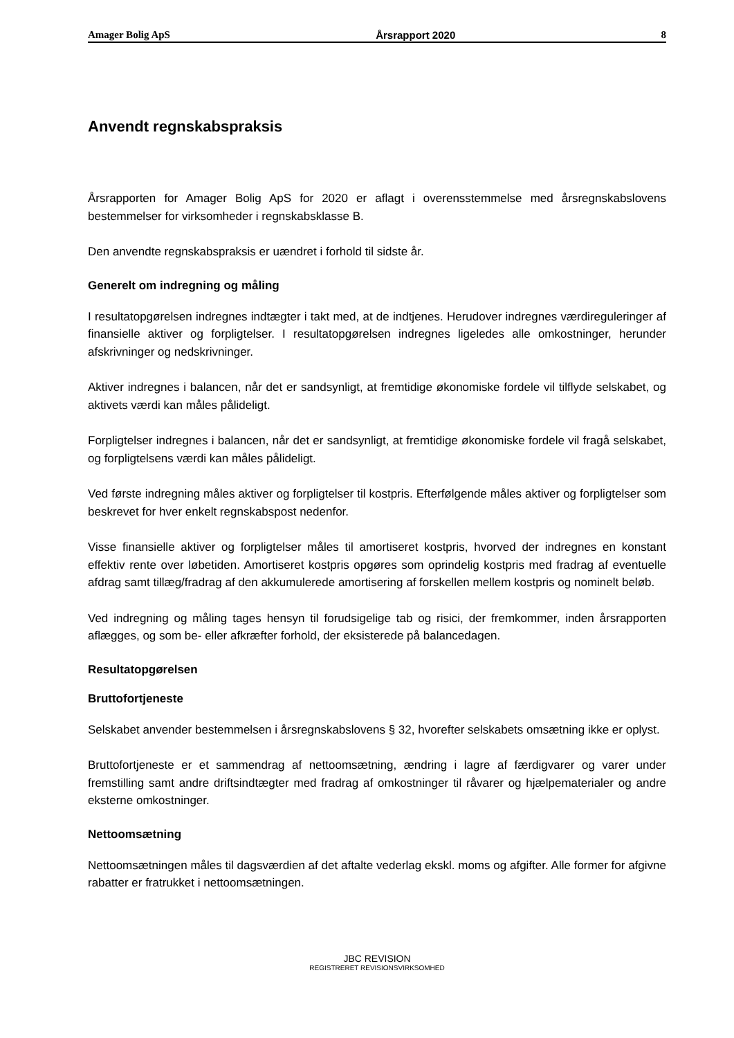Amager Bolig ApS Årsrapport 2020 8
Anvendt regnskabspraksis
Årsrapporten for Amager Bolig ApS for 2020 er aflagt i overensstemmelse med årsregnskabslovens bestemmelser for virksomheder i regnskabsklasse B.
Den anvendte regnskabspraksis er uændret i forhold til sidste år.
Generelt om indregning og måling
I resultatopgørelsen indregnes indtægter i takt med, at de indtjenes. Herudover indregnes værdireguleringer af finansielle aktiver og forpligtelser. I resultatopgørelsen indregnes ligeledes alle omkostninger, herunder afskrivninger og nedskrivninger.
Aktiver indregnes i balancen, når det er sandsynligt, at fremtidige økonomiske fordele vil tilflyde selskabet, og aktivets værdi kan måles pålideligt.
Forpligtelser indregnes i balancen, når det er sandsynligt, at fremtidige økonomiske fordele vil fragå selskabet, og forpligtelsens værdi kan måles pålideligt.
Ved første indregning måles aktiver og forpligtelser til kostpris. Efterfølgende måles aktiver og forpligtelser som beskrevet for hver enkelt regnskabspost nedenfor.
Visse finansielle aktiver og forpligtelser måles til amortiseret kostpris, hvorved der indregnes en konstant effektiv rente over løbetiden. Amortiseret kostpris opgøres som oprindelig kostpris med fradrag af eventuelle afdrag samt tillæg/fradrag af den akkumulerede amortisering af forskellen mellem kostpris og nominelt beløb.
Ved indregning og måling tages hensyn til forudsigelige tab og risici, der fremkommer, inden årsrapporten aflægges, og som be- eller afkræfter forhold, der eksisterede på balancedagen.
Resultatopgørelsen
Bruttofortjeneste
Selskabet anvender bestemmelsen i årsregnskabslovens § 32, hvorefter selskabets omsætning ikke er oplyst.
Bruttofortjeneste er et sammendrag af nettoomsætning, ændring i lagre af færdigvarer og varer under fremstilling samt andre driftsindtægter med fradrag af omkostninger til råvarer og hjælpematerialer og andre eksterne omkostninger.
Nettoomsætning
Nettoomsætningen måles til dagsværdien af det aftalte vederlag ekskl. moms og afgifter. Alle former for afgivne rabatter er fratrukket i nettoomsætningen.
JBC REVISION
REGISTRERET REVISIONSVIRKSOMHED